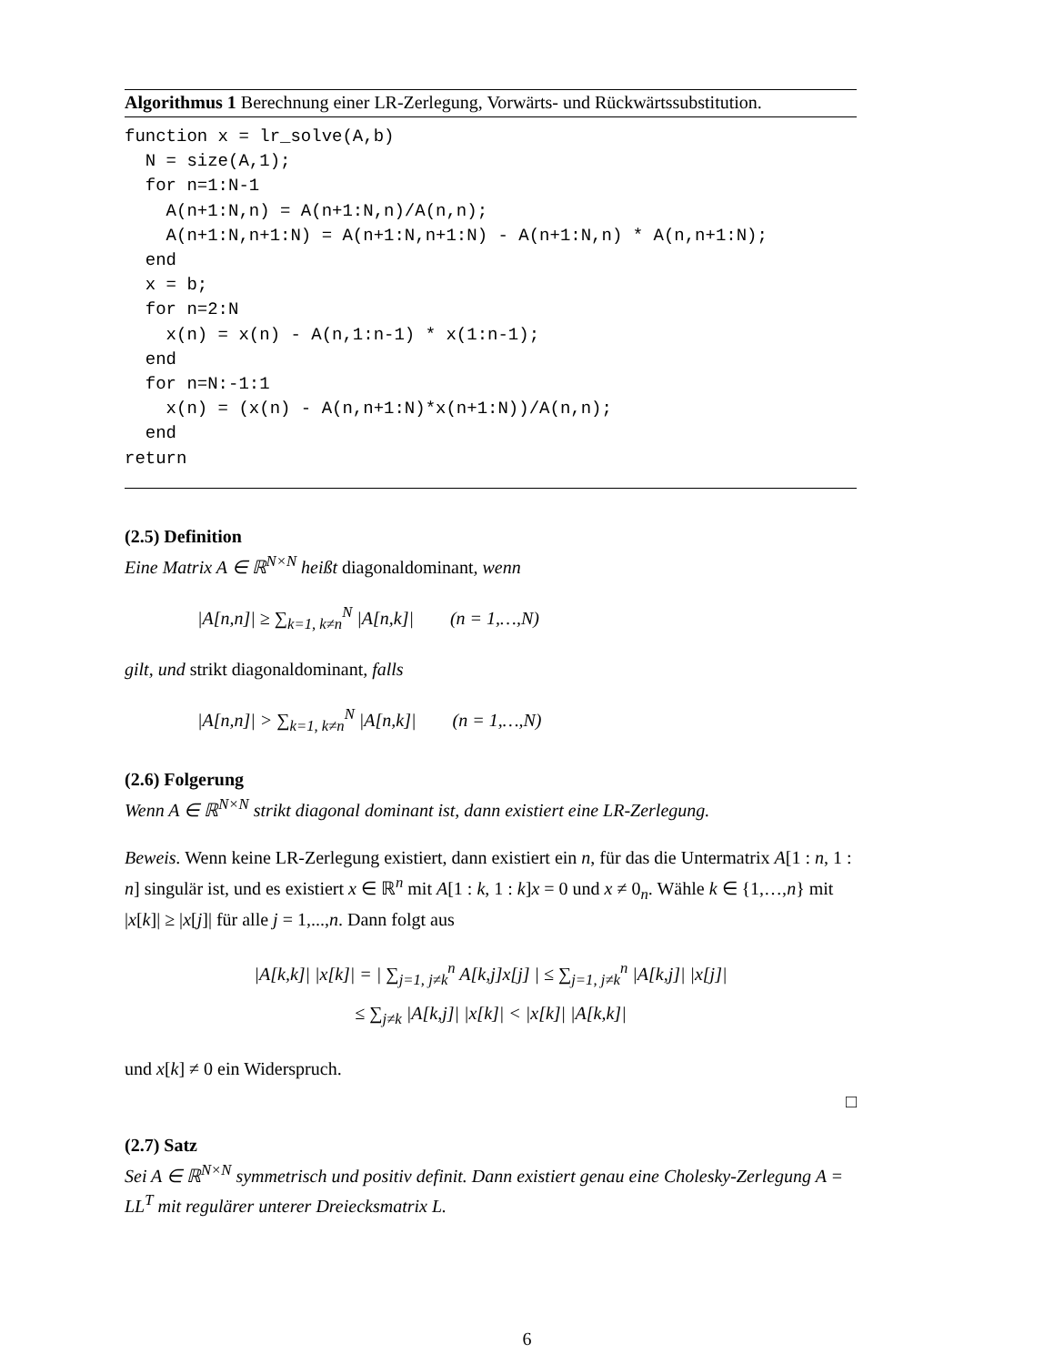Algorithmus 1 Berechnung einer LR-Zerlegung, Vorwärts- und Rückwärtssubstitution.
function x = lr_solve(A,b)
  N = size(A,1);
  for n=1:N-1
    A(n+1:N,n) = A(n+1:N,n)/A(n,n);
    A(n+1:N,n+1:N) = A(n+1:N,n+1:N) - A(n+1:N,n) * A(n,n+1:N);
  end
  x = b;
  for n=2:N
    x(n) = x(n) - A(n,1:n-1) * x(1:n-1);
  end
  for n=N:-1:1
    x(n) = (x(n) - A(n,n+1:N)*x(n+1:N))/A(n,n);
  end
return
(2.5) Definition
Eine Matrix A ∈ ℝ<sup>N×N</sup> heißt diagonaldominant, wenn
|A[n,n]| ≥ ∑<sub>k=1, k≠n</sub><sup>N</sup> |A[n,k]| (n = 1,…,N)
gilt, und strikt diagonaldominant, falls
|A[n,n]| > ∑<sub>k=1, k≠n</sub><sup>N</sup> |A[n,k]| (n = 1,…,N)
(2.6) Folgerung
Wenn A ∈ ℝ<sup>N×N</sup> strikt diagonal dominant ist, dann existiert eine LR-Zerlegung.
Beweis. Wenn keine LR-Zerlegung existiert, dann existiert ein n, für das die Untermatrix A[1 : n, 1 : n] singulär ist, und es existiert x ∈ ℝ<sup>n</sup> mit A[1 : k, 1 : k]x = 0 und x ≠ 0<sub>n</sub>. Wähle k ∈ {1,…,n} mit |x[k]| ≥ |x[j]| für alle j = 1,...,n. Dann folgt aus
|A[k,k]| |x[k]| = | ∑<sub>j=1, j≠k</sub><sup>n</sup> A[k,j]x[j] | ≤ ∑<sub>j=1, j≠k</sub><sup>n</sup> |A[k,j]| |x[j]|
≤ ∑<sub>j≠k</sub> |A[k,j]| |x[k]| < |x[k]| |A[k,k]|
und x[k] ≠ 0 ein Widerspruch.
□
(2.7) Satz
Sei A ∈ ℝ<sup>N×N</sup> symmetrisch und positiv definit. Dann existiert genau eine Cholesky-Zerlegung A = LL<sup>T</sup> mit regulärer unterer Dreiecksmatrix L.
6